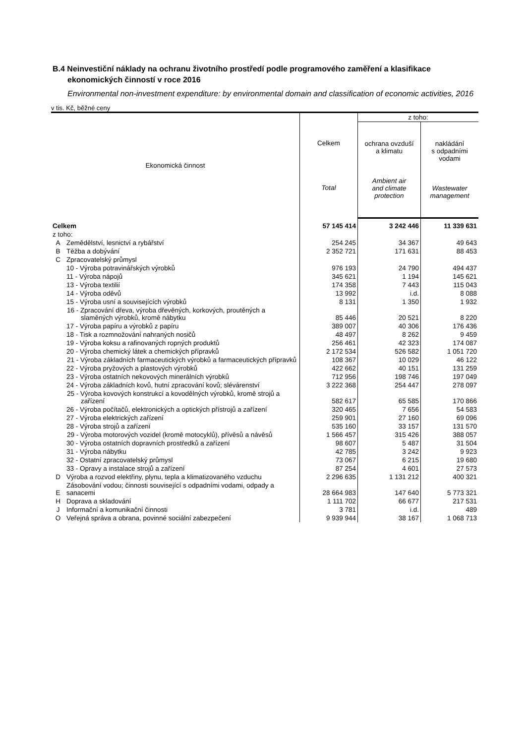B.4 Neinvestiční náklady na ochranu životního prostředí podle programového zaměření a klasifikace ekonomických činností v roce 2016
Environmental non-investment expenditure: by environmental domain and classification of economic activities, 2016
v tis. Kč, běžné ceny
| Ekonomická činnost | | Celkem Total | z toho: | |
| --- | --- | --- | --- | --- |
| | | | ochrana ovzduší a klimatu Ambient air and climate protection | nakládání s odpadními vodami Wastewater management |
| Celkem | | 57 145 414 | 3 242 446 | 11 339 631 |
| z toho: | | | | |
| A | Zemědělství, lesnictví a rybářství | 254 245 | 34 367 | 49 643 |
| B | Těžba a dobývání | 2 352 721 | 171 631 | 88 453 |
| C | Zpracovatelský průmysl | | | |
| | 10 - Výroba potravinářských výrobků | 976 193 | 24 790 | 494 437 |
| | 11 - Výroba nápojů | 345 621 | 1 194 | 145 621 |
| | 13 - Výroba textilií | 174 358 | 7 443 | 115 043 |
| | 14 - Výroba oděvů | 13 992 | i.d. | 8 088 |
| | 15 - Výroba usní a souvisejících výrobků | 8 131 | 1 350 | 1 932 |
| | 16 - Zpracování dřeva, výroba dřevěných, korkových, proutěných a slaměných výrobků, kromě nábytku | 85 446 | 20 521 | 8 220 |
| | 17 - Výroba papíru a výrobků z papíru | 389 007 | 40 306 | 176 436 |
| | 18 - Tisk a rozmnožování nahraných nosičů | 48 497 | 8 262 | 9 459 |
| | 19 - Výroba koksu a rafinovaných ropných produktů | 256 461 | 42 323 | 174 087 |
| | 20 - Výroba chemický látek a chemických přípravků | 2 172 534 | 526 582 | 1 051 720 |
| | 21 - Výroba základních farmaceutických výrobků a farmaceutických přípravků | 108 367 | 10 029 | 46 122 |
| | 22 - Výroba pryžových a plastových výrobků | 422 662 | 40 151 | 131 259 |
| | 23 - Výroba ostatních nekovových minerálních výrobků | 712 956 | 198 746 | 197 049 |
| | 24 - Výroba základních kovů, hutní zpracování kovů; slévárenství | 3 222 368 | 254 447 | 278 097 |
| | 25 - Výroba kovových konstrukcí a kovodělných výrobků, kromě strojů a zařízení | 582 617 | 65 585 | 170 866 |
| | 26 - Výroba počítačů, elektronických a optických přístrojů a zařízení | 320 465 | 7 656 | 54 583 |
| | 27 - Výroba elektrických zařízení | 259 901 | 27 160 | 69 096 |
| | 28 - Výroba strojů a zařízení | 535 160 | 33 157 | 131 570 |
| | 29 - Výroba motorových vozidel (kromě motocyklů), přívěsů a návěsů | 1 566 457 | 315 426 | 388 057 |
| | 30 - Výroba ostatních dopravních prostředků a zařízení | 98 607 | 5 487 | 31 504 |
| | 31 - Výroba nábytku | 42 785 | 3 242 | 9 923 |
| | 32 - Ostatní zpracovatelský průmysl | 73 067 | 6 215 | 19 680 |
| | 33 - Opravy a instalace strojů a zařízení | 87 254 | 4 601 | 27 573 |
| D | Výroba a rozvod elektřiny, plynu, tepla a klimatizovaného vzduchu | 2 296 635 | 1 131 212 | 400 321 |
| E | Zásobování vodou; činnosti související s odpadními vodami, odpady a sanacemi | 28 664 983 | 147 640 | 5 773 321 |
| H | Doprava a skladování | 1 111 702 | 66 677 | 217 531 |
| J | Informační a komunikační činnosti | 3 781 | i.d. | 489 |
| O | Veřejná správa a obrana, povinné sociální zabezpečení | 9 939 944 | 38 167 | 1 068 713 |